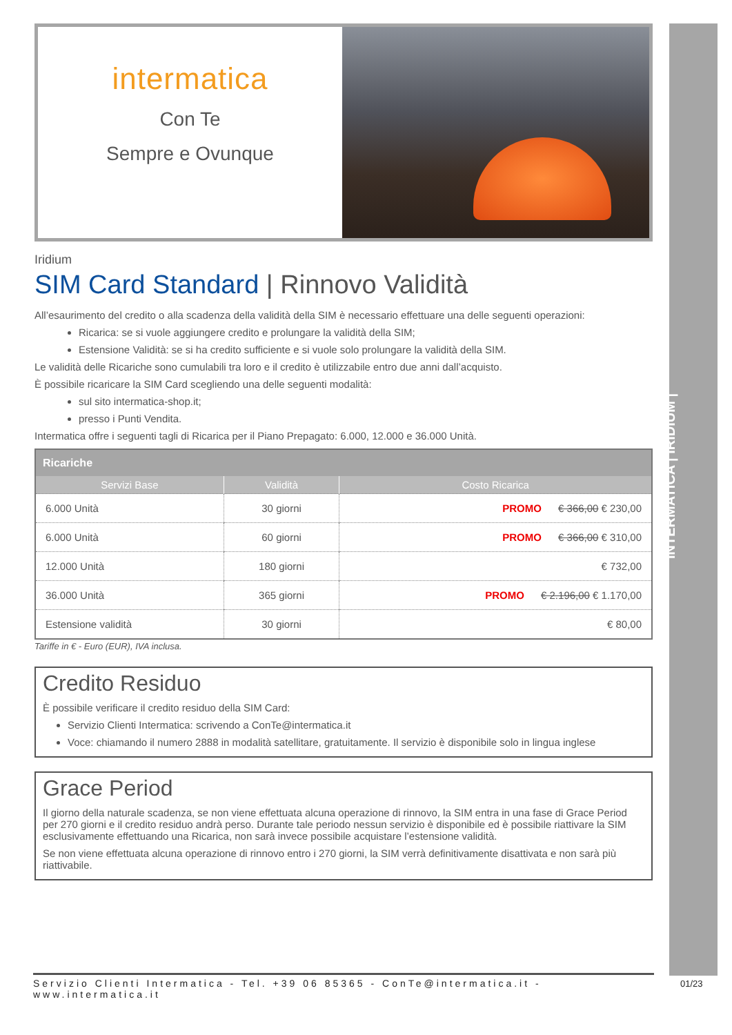INTERMATICA | IRIDIUM |
intermatica
Con Te
Sempre e Ovunque
Iridium
SIM Card Standard | Rinnovo Validità
All’esaurimento del credito o alla scadenza della validità della SIM è necessario effettuare una delle seguenti operazioni:
Ricarica: se si vuole aggiungere credito e prolungare la validità della SIM;
Estensione Validità: se si ha credito sufficiente e si vuole solo prolungare la validità della SIM.
Le validità delle Ricariche sono cumulabili tra loro e il credito è utilizzabile entro due anni dall’acquisto.
È possibile ricaricare la SIM Card scegliendo una delle seguenti modalità:
sul sito intermatica-shop.it;
presso i Punti Vendita.
Intermatica offre i seguenti tagli di Ricarica per il Piano Prepagato: 6.000, 12.000 e 36.000 Unità.
| Ricariche | | |
| --- | --- | --- |
| Servizi Base | Validità | Costo Ricarica |
| 6.000 Unità | 30 giorni | PROMO € 366,00 € 230,00 |
| 6.000 Unità | 60 giorni | PROMO € 366,00 € 310,00 |
| 12.000 Unità | 180 giorni | € 732,00 |
| 36.000 Unità | 365 giorni | PROMO € 2.196,00 € 1.170,00 |
| Estensione validità | 30 giorni | € 80,00 |
Tariffe in € - Euro (EUR), IVA inclusa.
Credito Residuo
È possibile verificare il credito residuo della SIM Card:
Servizio Clienti Intermatica: scrivendo a ConTe@intermatica.it
Voce: chiamando il numero 2888 in modalità satellitare, gratuitamente. Il servizio è disponibile solo in lingua inglese
Grace Period
Il giorno della naturale scadenza, se non viene effettuata alcuna operazione di rinnovo, la SIM entra in una fase di Grace Period per 270 giorni e il credito residuo andrà perso. Durante tale periodo nessun servizio è disponibile ed è possibile riattivare la SIM esclusivamente effettuando una Ricarica, non sarà invece possibile acquistare l’estensione validità.
Se non viene effettuata alcuna operazione di rinnovo entro i 270 giorni, la SIM verrà definitivamente disattivata e non sarà più riattivabile.
Servizio Clienti Intermatica - Tel. +39 06 85365 - ConTe@intermatica.it - www.intermatica.it
01/23